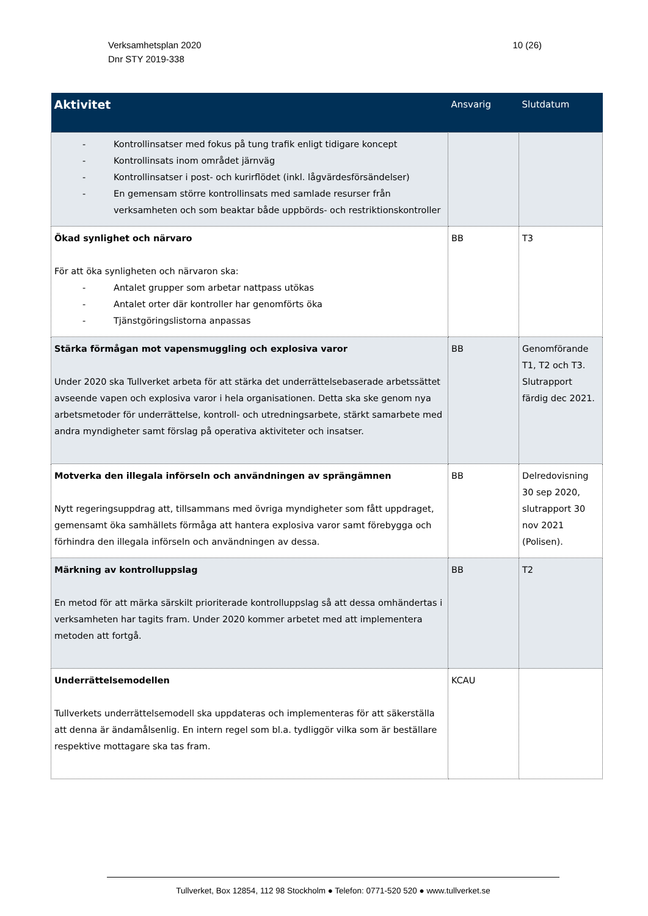Verksamhetsplan 2020
Dnr STY 2019-338
10 (26)
| Aktivitet | Ansvarig | Slutdatum |
| --- | --- | --- |
| - Kontrollinsatser med fokus på tung trafik enligt tidigare koncept - Kontrollinsats inom området järnväg - Kontrollinsatser i post- och kurirflödet (inkl. lågvärdesförsändelser) - En gemensam större kontrollinsats med samlade resurser från verksamheten och som beaktar både uppbörds- och restriktionskontroller | | |
| Ökad synlighet och närvaro För att öka synligheten och närvaron ska: - Antalet grupper som arbetar nattpass utökas - Antalet orter där kontroller har genomförts öka - Tjänstgöringslistorna anpassas | BB | T3 |
| Stärka förmågan mot vapensmuggling och explosiva varor Under 2020 ska Tullverket arbeta för att stärka det underrättelsebaserade arbetssättet avseende vapen och explosiva varor i hela organisationen. Detta ska ske genom nya arbetsmetoder för underrättelse, kontroll- och utredningsarbete, stärkt samarbete med andra myndigheter samt förslag på operativa aktiviteter och insatser. | BB | Genomförande T1, T2 och T3. Slutrapport färdig dec 2021. |
| Motverka den illegala införseln och användningen av sprängämnen Nytt regeringsuppdrag att, tillsammans med övriga myndigheter som fått uppdraget, gemensamt öka samhällets förmåga att hantera explosiva varor samt förebygga och förhindra den illegala införseln och användningen av dessa. | BB | Delredovisning 30 sep 2020, slutrapport 30 nov 2021 (Polisen). |
| Märkning av kontrolluppslag En metod för att märka särskilt prioriterade kontrolluppslag så att dessa omhändertas i verksamheten har tagits fram. Under 2020 kommer arbetet med att implementera metoden att fortgå. | BB | T2 |
| Underrättelsemodellen Tullverkets underrättelsemodell ska uppdateras och implementeras för att säkerställa att denna är ändamålsenlig. En intern regel som bl.a. tydliggör vilka som är beställare respektive mottagare ska tas fram. | KCAU | |
Tullverket, Box 12854, 112 98 Stockholm ● Telefon: 0771-520 520 ● www.tullverket.se